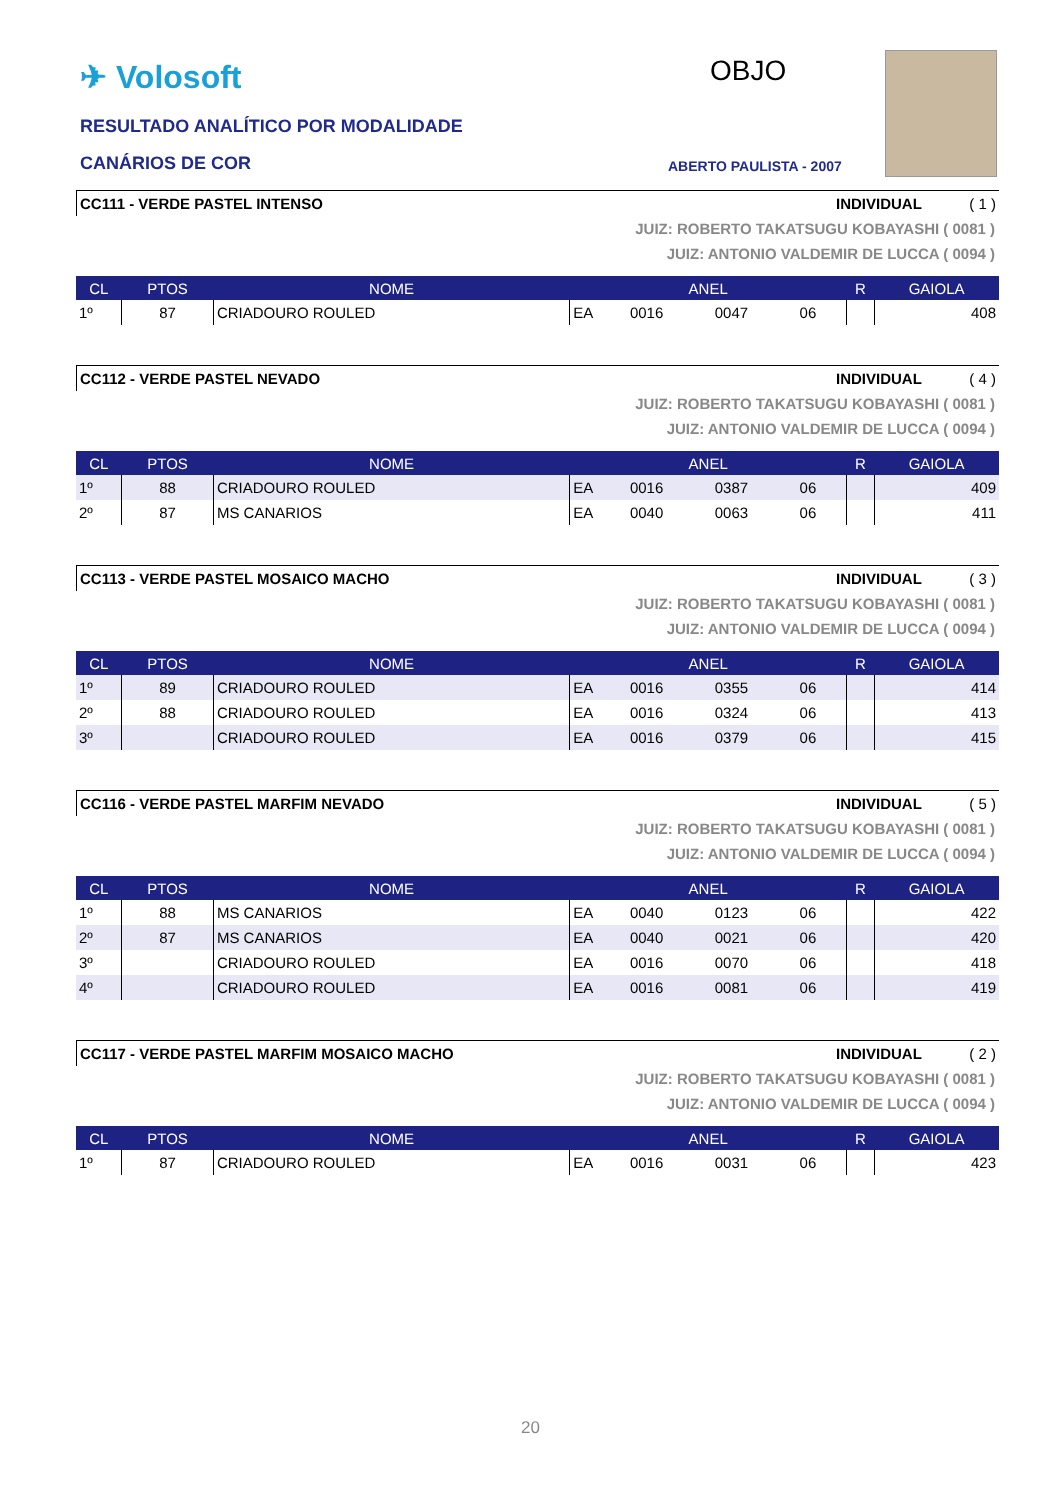✈ Volosoft
RESULTADO ANALÍTICO POR MODALIDADE
CANÁRIOS DE COR
OBJO
ABERTO PAULISTA - 2007
CC111 - VERDE PASTEL INTENSO INDIVIDUAL ( 1 )
JUIZ: ROBERTO TAKATSUGU KOBAYASHI ( 0081 )
JUIZ: ANTONIO VALDEMIR DE LUCCA ( 0094 )
| CL | PTOS | NOME | ANEL | | | | R | GAIOLA |
| --- | --- | --- | --- | --- | --- | --- | --- | --- |
| 1º | 87 | CRIADOURO ROULED | EA | 0016 | 0047 | 06 | | 408 |
CC112 - VERDE PASTEL NEVADO INDIVIDUAL ( 4 )
JUIZ: ROBERTO TAKATSUGU KOBAYASHI ( 0081 )
JUIZ: ANTONIO VALDEMIR DE LUCCA ( 0094 )
| CL | PTOS | NOME | ANEL | | | | R | GAIOLA |
| --- | --- | --- | --- | --- | --- | --- | --- | --- |
| 1º | 88 | CRIADOURO ROULED | EA | 0016 | 0387 | 06 | | 409 |
| 2º | 87 | MS CANARIOS | EA | 0040 | 0063 | 06 | | 411 |
CC113 - VERDE PASTEL MOSAICO MACHO INDIVIDUAL ( 3 )
JUIZ: ROBERTO TAKATSUGU KOBAYASHI ( 0081 )
JUIZ: ANTONIO VALDEMIR DE LUCCA ( 0094 )
| CL | PTOS | NOME | ANEL | | | | R | GAIOLA |
| --- | --- | --- | --- | --- | --- | --- | --- | --- |
| 1º | 89 | CRIADOURO ROULED | EA | 0016 | 0355 | 06 | | 414 |
| 2º | 88 | CRIADOURO ROULED | EA | 0016 | 0324 | 06 | | 413 |
| 3º | | CRIADOURO ROULED | EA | 0016 | 0379 | 06 | | 415 |
CC116 - VERDE PASTEL MARFIM NEVADO INDIVIDUAL ( 5 )
JUIZ: ROBERTO TAKATSUGU KOBAYASHI ( 0081 )
JUIZ: ANTONIO VALDEMIR DE LUCCA ( 0094 )
| CL | PTOS | NOME | ANEL | | | | R | GAIOLA |
| --- | --- | --- | --- | --- | --- | --- | --- | --- |
| 1º | 88 | MS CANARIOS | EA | 0040 | 0123 | 06 | | 422 |
| 2º | 87 | MS CANARIOS | EA | 0040 | 0021 | 06 | | 420 |
| 3º | | CRIADOURO ROULED | EA | 0016 | 0070 | 06 | | 418 |
| 4º | | CRIADOURO ROULED | EA | 0016 | 0081 | 06 | | 419 |
CC117 - VERDE PASTEL MARFIM MOSAICO MACHO INDIVIDUAL ( 2 )
JUIZ: ROBERTO TAKATSUGU KOBAYASHI ( 0081 )
JUIZ: ANTONIO VALDEMIR DE LUCCA ( 0094 )
| CL | PTOS | NOME | ANEL | | | | R | GAIOLA |
| --- | --- | --- | --- | --- | --- | --- | --- | --- |
| 1º | 87 | CRIADOURO ROULED | EA | 0016 | 0031 | 06 | | 423 |
20